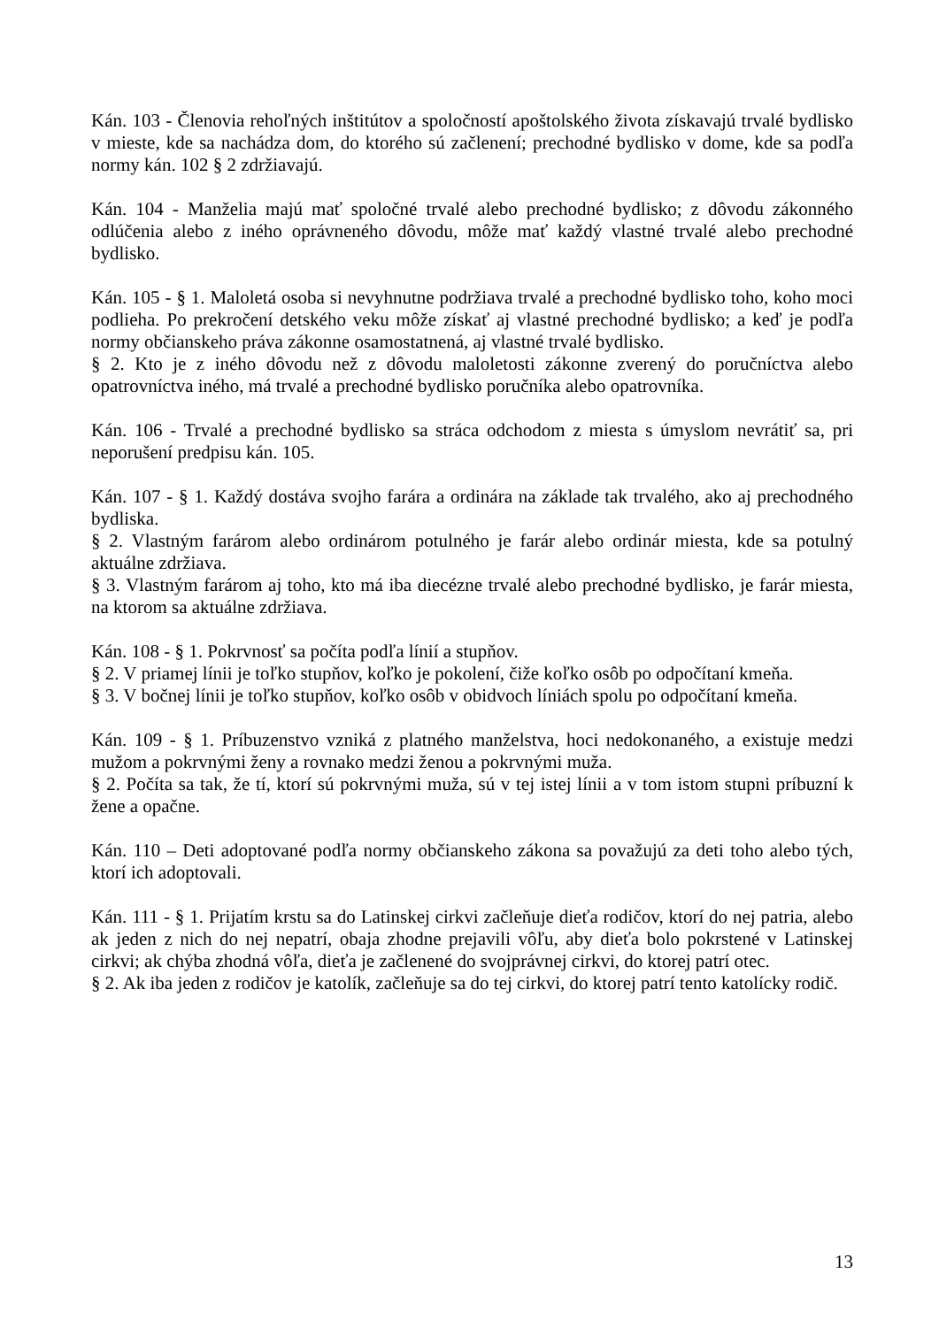Kán. 103 - Členovia rehoľných inštitútov a spoločností apoštolského života získavajú trvalé bydlisko v mieste, kde sa nachádza dom, do ktorého sú začlenení; prechodné bydlisko v dome, kde sa podľa normy kán. 102 § 2 zdržiavajú.
Kán. 104 - Manželia majú mať spoločné trvalé alebo prechodné bydlisko; z dôvodu zákonného odlúčenia alebo z iného oprávneného dôvodu, môže mať každý vlastné trvalé alebo prechodné bydlisko.
Kán. 105 - § 1. Maloletá osoba si nevyhnutne podržiava trvalé a prechodné bydlisko toho, koho moci podlieha. Po prekročení detského veku môže získať aj vlastné prechodné bydlisko; a keď je podľa normy občianskeho práva zákonne osamostatnená, aj vlastné trvalé bydlisko.
§ 2. Kto je z iného dôvodu než z dôvodu maloletosti zákonne zverený do poručníctva alebo opatrovníctva iného, má trvalé a prechodné bydlisko poručníka alebo opatrovníka.
Kán. 106 - Trvalé a prechodné bydlisko sa stráca odchodom z miesta s úmyslom nevrátiť sa, pri neporušení predpisu kán. 105.
Kán. 107 - § 1. Každý dostáva svojho farára a ordinára na základe tak trvalého, ako aj prechodného bydliska.
§ 2. Vlastným farárom alebo ordinárom potulného je farár alebo ordinár miesta, kde sa potulný aktuálne zdržiava.
§ 3. Vlastným farárom aj toho, kto má iba diecézne trvalé alebo prechodné bydlisko, je farár miesta, na ktorom sa aktuálne zdržiava.
Kán. 108 - § 1. Pokrvnosť sa počíta podľa línií a stupňov.
§ 2. V priamej línii je toľko stupňov, koľko je pokolení, čiže koľko osôb po odpočítaní kmeňa.
§ 3. V bočnej línii je toľko stupňov, koľko osôb v obidvoch líniách spolu po odpočítaní kmeňa.
Kán. 109 - § 1. Príbuzenstvo vzniká z platného manželstva, hoci nedokonaného, a existuje medzi mužom a pokrvnými ženy a rovnako medzi ženou a pokrvnými muža.
§ 2. Počíta sa tak, že tí, ktorí sú pokrvnými muža, sú v tej istej línii a v tom istom stupni príbuzní k žene a opačne.
Kán. 110 – Deti adoptované podľa normy občianskeho zákona sa považujú za deti toho alebo tých, ktorí ich adoptovali.
Kán. 111 - § 1. Prijatím krstu sa do Latinskej cirkvi začleňuje dieťa rodičov, ktorí do nej patria, alebo ak jeden z nich do nej nepatrí, obaja zhodne prejavili vôľu, aby dieťa bolo pokrstené v Latinskej cirkvi; ak chýba zhodná vôľa, dieťa je začlenené do svojprávnej cirkvi, do ktorej patrí otec.
§ 2. Ak iba jeden z rodičov je katolík, začleňuje sa do tej cirkvi, do ktorej patrí tento katolícky rodič.
13